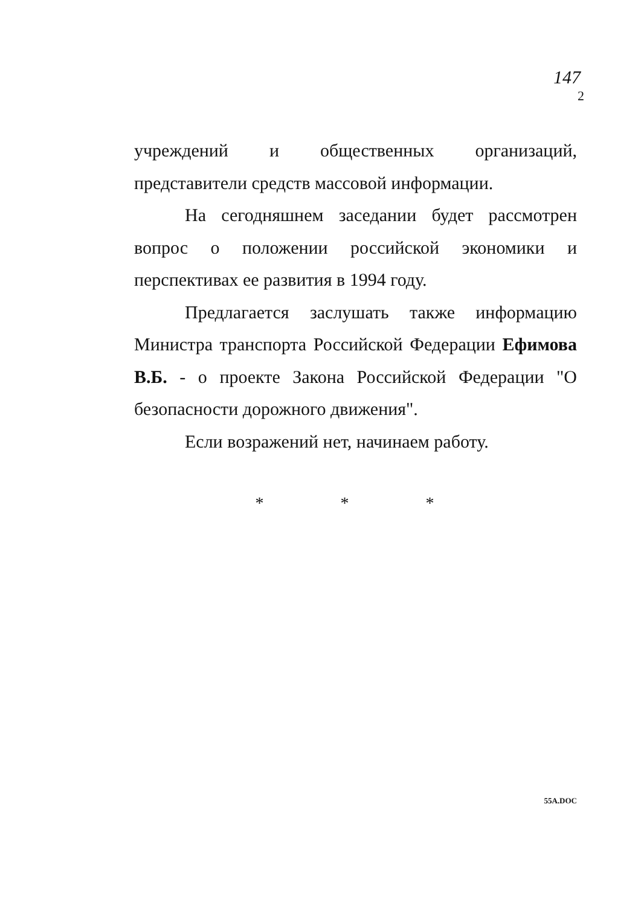147
2
учреждений и общественных организаций, представители средств массовой информации.
На сегодняшнем заседании будет рассмотрен вопрос о положении российской экономики и перспективах ее развития в 1994 году.
Предлагается заслушать также информацию Министра транспорта Российской Федерации Ефимова В.Б. - о проекте Закона Российской Федерации "О безопасности дорожного движения".
Если возражений нет, начинаем работу.
* * *
55A.DOC